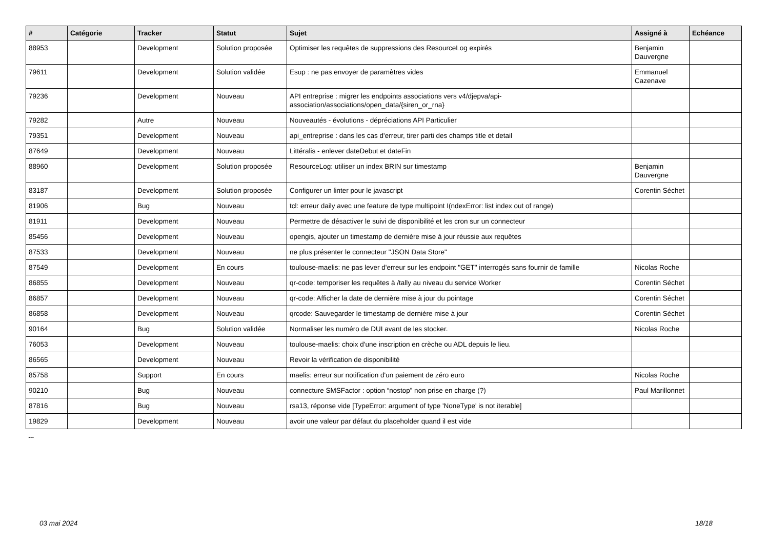| # | Catégorie | Tracker | Statut | Sujet | Assigné à | Echéance |
| --- | --- | --- | --- | --- | --- | --- |
| 88953 | | Development | Solution proposée | Optimiser les requêtes de suppressions des ResourceLog expirés | Benjamin Dauvergne | |
| 79611 | | Development | Solution validée | Esup : ne pas envoyer de paramètres vides | Emmanuel Cazenave | |
| 79236 | | Development | Nouveau | API entreprise : migrer les endpoints associations vers v4/djepva/api-association/associations/open_data/{siren_or_rna} | | |
| 79282 | | Autre | Nouveau | Nouveautés - évolutions - dépréciations API Particulier | | |
| 79351 | | Development | Nouveau | api_entreprise : dans les cas d'erreur, tirer parti des champs title et detail | | |
| 87649 | | Development | Nouveau | Littéralis - enlever dateDebut et dateFin | | |
| 88960 | | Development | Solution proposée | ResourceLog: utiliser un index BRIN sur timestamp | Benjamin Dauvergne | |
| 83187 | | Development | Solution proposée | Configurer un linter pour le javascript | Corentin Séchet | |
| 81906 | | Bug | Nouveau | tcl: erreur daily avec une feature de type multipoint I(ndexError: list index out of range) | | |
| 81911 | | Development | Nouveau | Permettre de désactiver le suivi de disponibilité et les cron sur un connecteur | | |
| 85456 | | Development | Nouveau | opengis, ajouter un timestamp de dernière mise à jour réussie aux requêtes | | |
| 87533 | | Development | Nouveau | ne plus présenter le connecteur "JSON Data Store" | | |
| 87549 | | Development | En cours | toulouse-maelis: ne pas lever d'erreur sur les endpoint "GET" interrogés sans fournir de famille | Nicolas Roche | |
| 86855 | | Development | Nouveau | qr-code: temporiser les requêtes à /tally au niveau du service Worker | Corentin Séchet | |
| 86857 | | Development | Nouveau | qr-code: Afficher la date de dernière mise à jour du pointage | Corentin Séchet | |
| 86858 | | Development | Nouveau | qrcode: Sauvegarder le timestamp de dernière mise à jour | Corentin Séchet | |
| 90164 | | Bug | Solution validée | Normaliser les numéro de DUI avant de les stocker. | Nicolas Roche | |
| 76053 | | Development | Nouveau | toulouse-maelis: choix d'une inscription en crèche ou ADL depuis le lieu. | | |
| 86565 | | Development | Nouveau | Revoir la vérification de disponibilité | | |
| 85758 | | Support | En cours | maelis: erreur sur notification d'un paiement de zéro euro | Nicolas Roche | |
| 90210 | | Bug | Nouveau | connecture SMSFactor : option “nostop” non prise en charge (?) | Paul Marillonnet | |
| 87816 | | Bug | Nouveau | rsa13, réponse vide [TypeError: argument of type 'NoneType' is not iterable] | | |
| 19829 | | Development | Nouveau | avoir une valeur par défaut du placeholder quand il est vide | | |
...
03 mai 2024 18/18